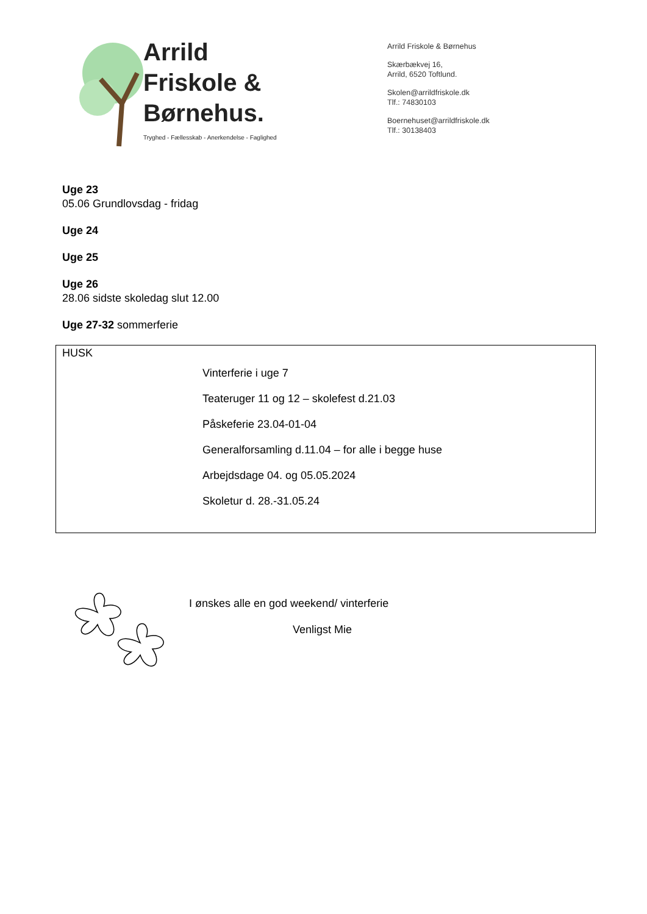Arrild
Friskole &
Børnehus.
Tryghed - Fællesskab - Anerkendelse - Faglighed
Arrild Friskole & Børnehus
Skærbækvej 16,
Arrild, 6520 Toftlund.
Skolen@arrildfriskole.dk
Tlf.: 74830103
Boernehuset@arrildfriskole.dk
Tlf.: 30138403
Uge 23
05.06 Grundlovsdag - fridag
Uge 24
Uge 25
Uge 26
28.06 sidste skoledag slut 12.00
Uge 27-32 sommerferie
HUSK
Vinterferie i uge 7
Teateruger 11 og 12 – skolefest d.21.03
Påskeferie 23.04-01-04
Generalforsamling d.11.04 – for alle i begge huse
Arbejdsdage 04. og 05.05.2024
Skoletur d. 28.-31.05.24
I ønskes alle en god weekend/ vinterferie
Venligst Mie